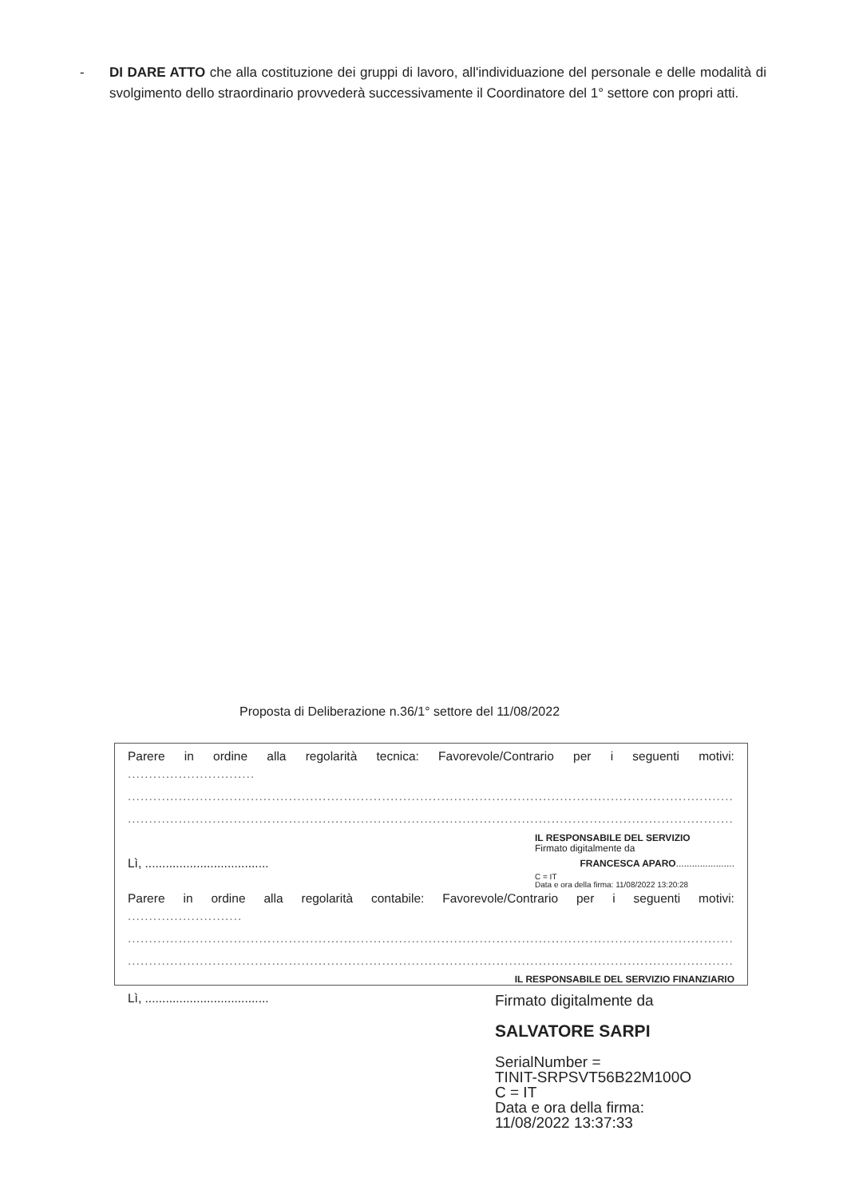- DI DARE ATTO che alla costituzione dei gruppi di lavoro, all'individuazione del personale e delle modalità di svolgimento dello straordinario provvederà successivamente il Coordinatore del 1° settore con propri atti.
Proposta di Deliberazione n.36/1° settore del 11/08/2022
Parere in ordine alla regolarità tecnica: Favorevole/Contrario per i seguenti motivi:
..............................
.....................................................................................................................................................
.....................................................................................................................................................
IL RESPONSABILE DEL SERVIZIO
Firmato digitalmente da
Lì, .................................... FRANCESCA APARO......................
C = IT
Data e ora della firma: 11/08/2022 13:20:28
Parere in ordine alla regolarità contabile: Favorevole/Contrario per i seguenti motivi:
...........................
.....................................................................................................................................................
.....................................................................................................................................................
IL RESPONSABILE DEL SERVIZIO FINANZIARIO
Lì, ....................................
Firmato digitalmente da
SALVATORE SARPI
SerialNumber =
TINIT-SRPSVT56B22M100O
C = IT
Data e ora della firma:
11/08/2022 13:37:33